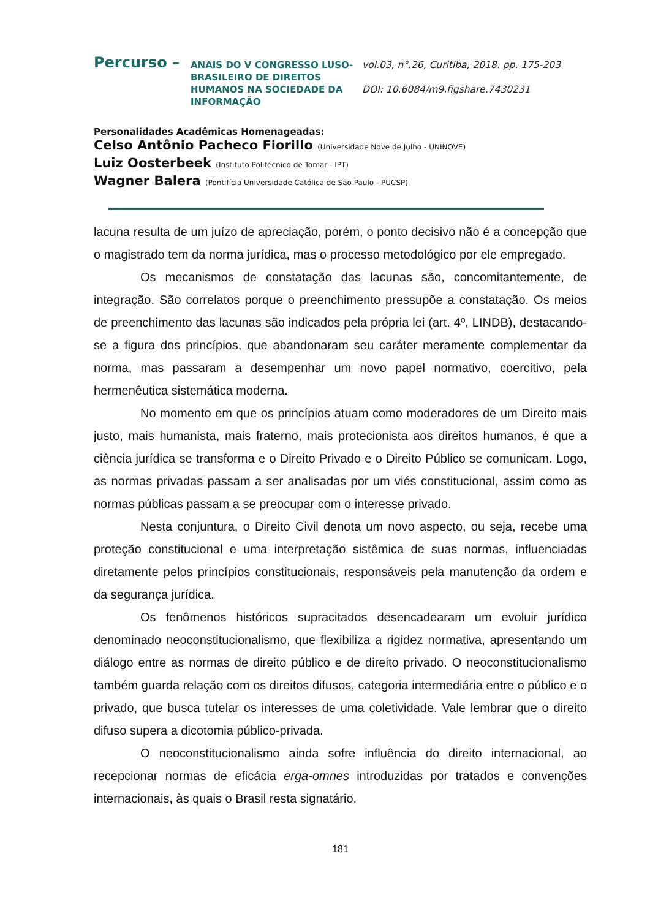Percurso –
ANAIS DO V CONGRESSO LUSO-BRASILEIRO DE DIREITOS HUMANOS NA SOCIEDADE DA INFORMAÇÃO
vol.03, n°.26, Curitiba, 2018. pp. 175-203
DOI: 10.6084/m9.figshare.7430231
Personalidades Acadêmicas Homenageadas:
Celso Antônio Pacheco Fiorillo (Universidade Nove de Julho - UNINOVE)
Luiz Oosterbeek (Instituto Politécnico de Tomar - IPT)
Wagner Balera (Pontifícia Universidade Católica de São Paulo - PUCSP)
lacuna resulta de um juízo de apreciação, porém, o ponto decisivo não é a concepção que o magistrado tem da norma jurídica, mas o processo metodológico por ele empregado.
Os mecanismos de constatação das lacunas são, concomitantemente, de integração. São correlatos porque o preenchimento pressupõe a constatação. Os meios de preenchimento das lacunas são indicados pela própria lei (art. 4º, LINDB), destacando-se a figura dos princípios, que abandonaram seu caráter meramente complementar da norma, mas passaram a desempenhar um novo papel normativo, coercitivo, pela hermenêutica sistemática moderna.
No momento em que os princípios atuam como moderadores de um Direito mais justo, mais humanista, mais fraterno, mais protecionista aos direitos humanos, é que a ciência jurídica se transforma e o Direito Privado e o Direito Público se comunicam. Logo, as normas privadas passam a ser analisadas por um viés constitucional, assim como as normas públicas passam a se preocupar com o interesse privado.
Nesta conjuntura, o Direito Civil denota um novo aspecto, ou seja, recebe uma proteção constitucional e uma interpretação sistêmica de suas normas, influenciadas diretamente pelos princípios constitucionais, responsáveis pela manutenção da ordem e da segurança jurídica.
Os fenômenos históricos supracitados desencadearam um evoluir jurídico denominado neoconstitucionalismo, que flexibiliza a rigidez normativa, apresentando um diálogo entre as normas de direito público e de direito privado. O neoconstitucionalismo também guarda relação com os direitos difusos, categoria intermediária entre o público e o privado, que busca tutelar os interesses de uma coletividade. Vale lembrar que o direito difuso supera a dicotomia público-privada.
O neoconstitucionalismo ainda sofre influência do direito internacional, ao recepcionar normas de eficácia erga-omnes introduzidas por tratados e convenções internacionais, às quais o Brasil resta signatário.
181